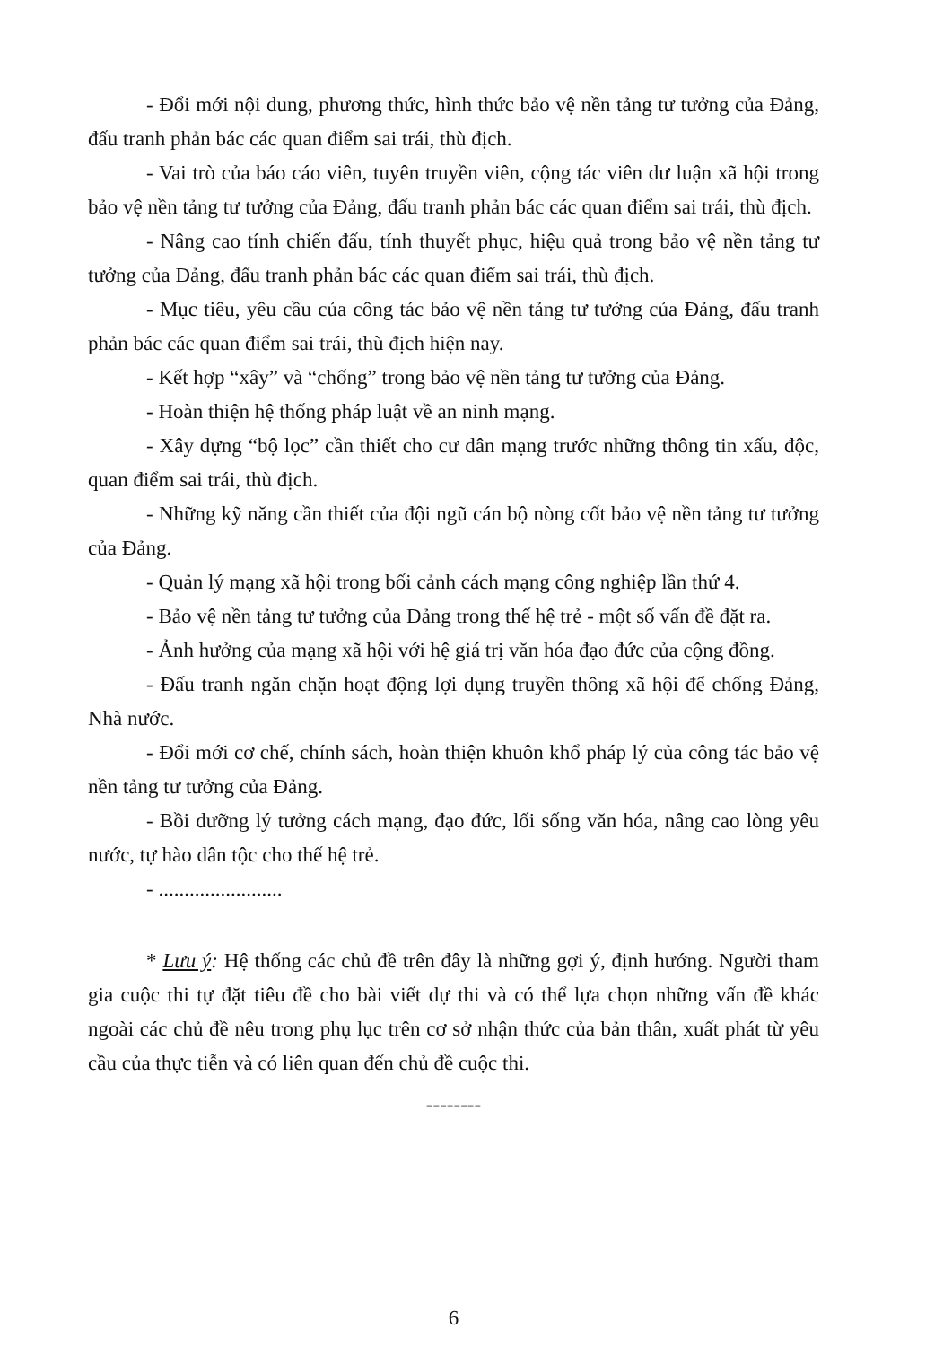- Đổi mới nội dung, phương thức, hình thức bảo vệ nền tảng tư tưởng của Đảng, đấu tranh phản bác các quan điểm sai trái, thù địch.
- Vai trò của báo cáo viên, tuyên truyền viên, cộng tác viên dư luận xã hội trong bảo vệ nền tảng tư tưởng của Đảng, đấu tranh phản bác các quan điểm sai trái, thù địch.
- Nâng cao tính chiến đấu, tính thuyết phục, hiệu quả trong bảo vệ nền tảng tư tưởng của Đảng, đấu tranh phản bác các quan điểm sai trái, thù địch.
- Mục tiêu, yêu cầu của công tác bảo vệ nền tảng tư tưởng của Đảng, đấu tranh phản bác các quan điểm sai trái, thù địch hiện nay.
- Kết hợp “xây” và “chống” trong bảo vệ nền tảng tư tưởng của Đảng.
- Hoàn thiện hệ thống pháp luật về an ninh mạng.
- Xây dựng “bộ lọc” cần thiết cho cư dân mạng trước những thông tin xấu, độc, quan điểm sai trái, thù địch.
- Những kỹ năng cần thiết của đội ngũ cán bộ nòng cốt bảo vệ nền tảng tư tưởng của Đảng.
- Quản lý mạng xã hội trong bối cảnh cách mạng công nghiệp lần thứ 4.
- Bảo vệ nền tảng tư tưởng của Đảng trong thế hệ trẻ - một số vấn đề đặt ra.
- Ảnh hưởng của mạng xã hội với hệ giá trị văn hóa đạo đức của cộng đồng.
- Đấu tranh ngăn chặn hoạt động lợi dụng truyền thông xã hội để chống Đảng, Nhà nước.
- Đổi mới cơ chế, chính sách, hoàn thiện khuôn khổ pháp lý của công tác bảo vệ nền tảng tư tưởng của Đảng.
- Bồi dưỡng lý tưởng cách mạng, đạo đức, lối sống văn hóa, nâng cao lòng yêu nước, tự hào dân tộc cho thế hệ trẻ.
- ........................
* Lưu ý: Hệ thống các chủ đề trên đây là những gợi ý, định hướng. Người tham gia cuộc thi tự đặt tiêu đề cho bài viết dự thi và có thể lựa chọn những vấn đề khác ngoài các chủ đề nêu trong phụ lục trên cơ sở nhận thức của bản thân, xuất phát từ yêu cầu của thực tiễn và có liên quan đến chủ đề cuộc thi.
--------
6